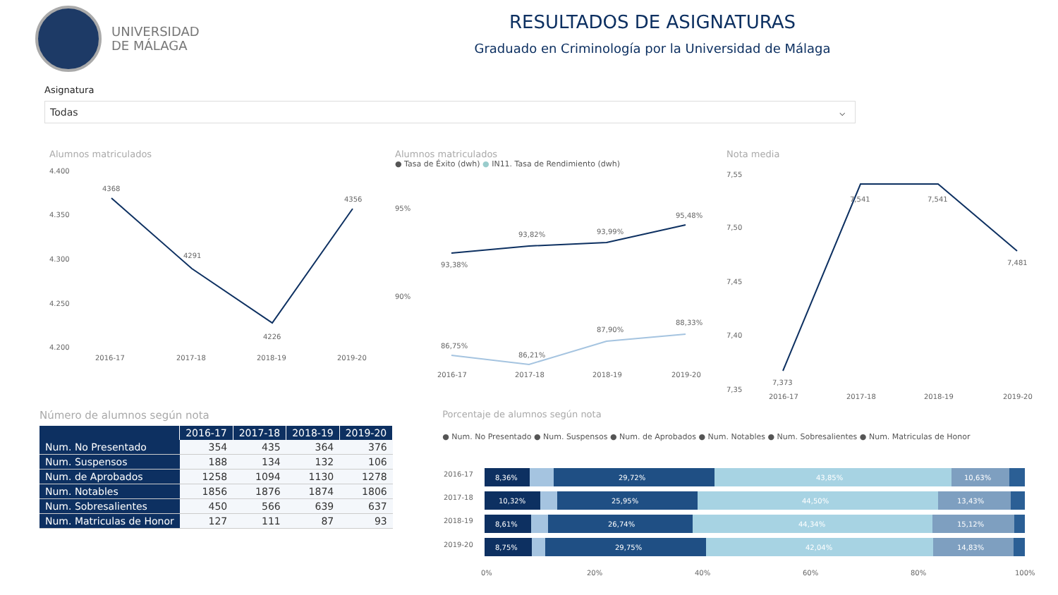UNIVERSIDAD
DE MÁLAGA
RESULTADOS DE ASIGNATURAS
Graduado en Criminología por la Universidad de Málaga
Asignatura
Todas ⌵
Alumnos matriculados
4.400
4.350
4.300
4.250
4.200
4368
4291
4226
4356
2016-17
2017-18
2018-19
2019-20
Alumnos matriculados
● Tasa de Éxito (dwh) ● IN11. Tasa de Rendimiento (dwh)
95%
90%
93,38%
93,82%
93,99%
95,48%
86,75%
86,21%
87,90%
88,33%
2016-17
2017-18
2018-19
2019-20
Nota media
7,55
7,50
7,45
7,40
7,35
7,373
7,541
7,541
7,481
2016-17
2017-18
2018-19
2019-20
Número de alumnos según nota
| | 2016-17 | 2017-18 | 2018-19 | 2019-20 |
| --- | --- | --- | --- | --- |
| Num. No Presentado | 354 | 435 | 364 | 376 |
| Num. Suspensos | 188 | 134 | 132 | 106 |
| Num. de Aprobados | 1258 | 1094 | 1130 | 1278 |
| Num. Notables | 1856 | 1876 | 1874 | 1806 |
| Num. Sobresalientes | 450 | 566 | 639 | 637 |
| Num. Matriculas de Honor | 127 | 111 | 87 | 93 |
Porcentaje de alumnos según nota
● Num. No Presentado ● Num. Suspensos ● Num. de Aprobados ● Num. Notables ● Num. Sobresalientes ● Num. Matriculas de Honor
2016-17
2017-18
2018-19
2019-20
8,36%
29,72%
43,85%
10,63%
10,32%
25,95%
44,50%
13,43%
8,61%
26,74%
44,34%
15,12%
8,75%
29,75%
42,04%
14,83%
0%
20%
40%
60%
80%
100%